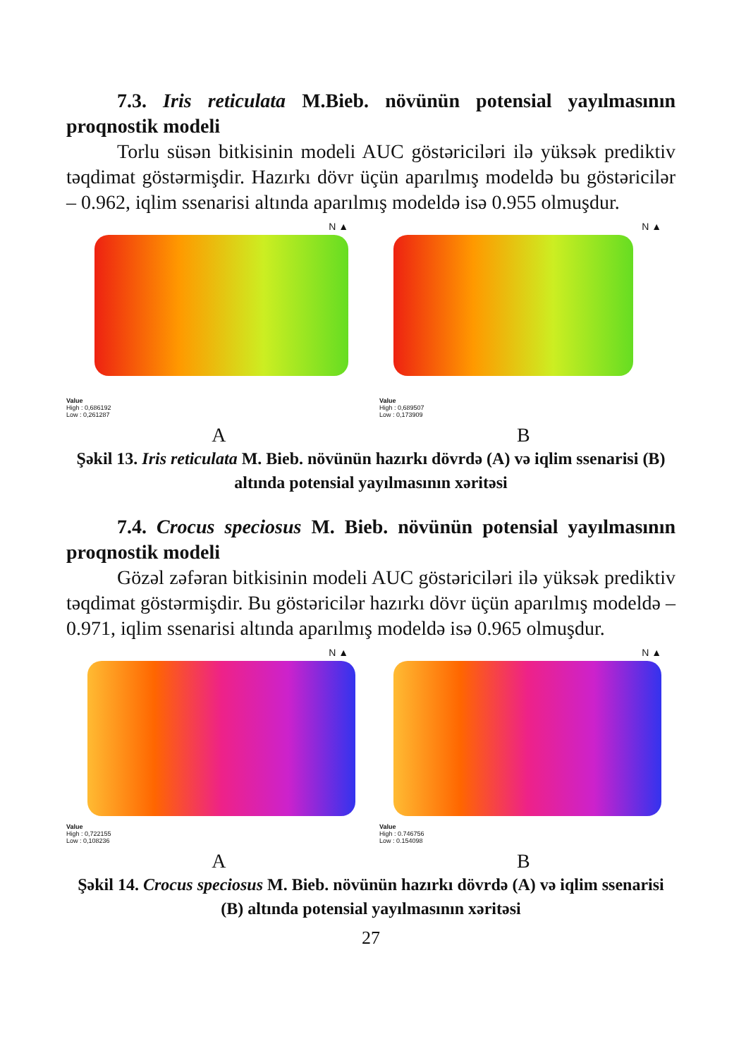7.3. Iris reticulata M.Bieb. növünün potensial yayılmasının proqnostik modeli
Torlu süsən bitkisinin modeli AUC göstəriciləri ilə yüksək prediktiv təqdimat göstərmişdir. Hazırkı dövr üçün aparılmış modeldə bu göstəricilər – 0.962, iqlim ssenarisi altında aparılmış modeldə isə 0.955 olmuşdur.
N ▲
Value
High : 0,686192
Low : 0,261287
N ▲
Value
High : 0,689507
Low : 0,173909
A B
Şəkil 13. Iris reticulata M. Bieb. növünün hazırkı dövrdə (A) və iqlim ssenarisi (B) altında potensial yayılmasının xəritəsi
7.4. Crocus speciosus M. Bieb. növünün potensial yayılmasının proqnostik modeli
Gözəl zəfəran bitkisinin modeli AUC göstəriciləri ilə yüksək prediktiv təqdimat göstərmişdir. Bu göstəricilər hazırkı dövr üçün aparılmış modeldə – 0.971, iqlim ssenarisi altında aparılmış modeldə isə 0.965 olmuşdur.
N ▲
Value
High : 0,722155
Low : 0,108236
N ▲
Value
High : 0.746756
Low : 0.154098
A B
Şəkil 14. Crocus speciosus M. Bieb. növünün hazırkı dövrdə (A) və iqlim ssenarisi (B) altında potensial yayılmasının xəritəsi
27